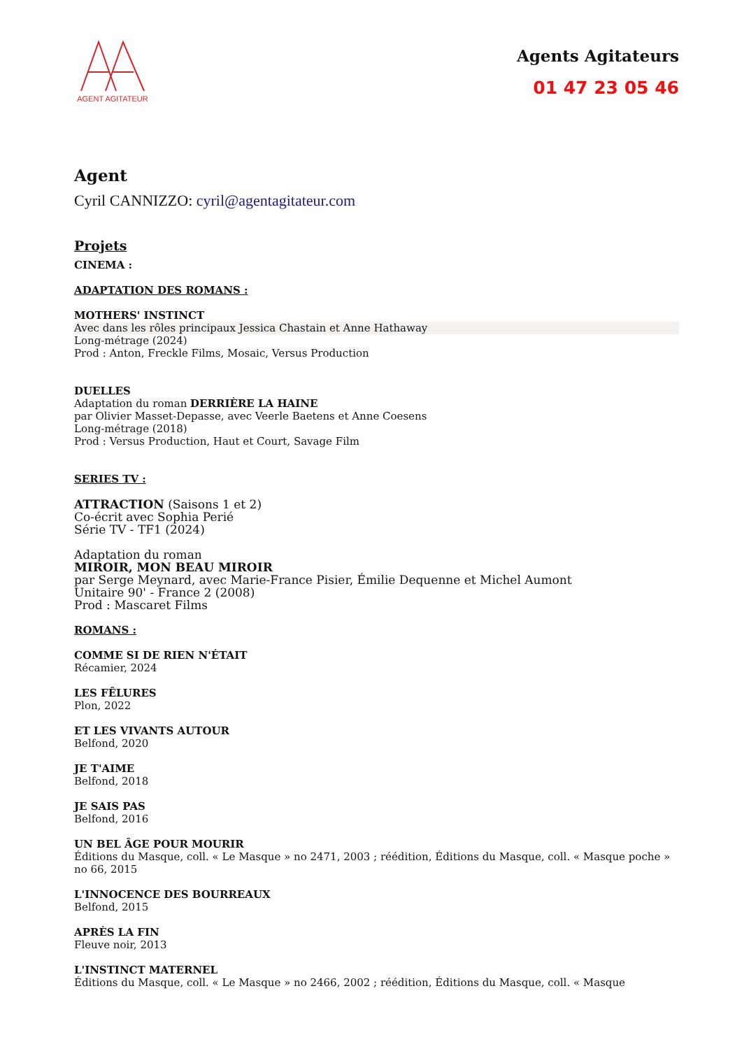AGENT AGITATEUR
Agents Agitateurs
01 47 23 05 46
Agent
Cyril CANNIZZO: cyril@agentagitateur.com
Projets
CINEMA :
ADAPTATION DES ROMANS :
MOTHERS' INSTINCT
Avec dans les rôles principaux Jessica Chastain et Anne Hathaway
Long-métrage (2024)
Prod : Anton, Freckle Films, Mosaic, Versus Production
DUELLES
Adaptation du roman DERRIÈRE LA HAINE
par Olivier Masset-Depasse, avec Veerle Baetens et Anne Coesens
Long-métrage (2018)
Prod : Versus Production, Haut et Court, Savage Film
SERIES TV :
ATTRACTION (Saisons 1 et 2)
Co-écrit avec Sophia Perié
Série TV - TF1 (2024)
Adaptation du roman
MIROIR, MON BEAU MIROIR
par Serge Meynard, avec Marie-France Pisier, Émilie Dequenne et Michel Aumont
Unitaire 90' - France 2 (2008)
Prod : Mascaret Films
ROMANS :
COMME SI DE RIEN N'ÉTAIT
Récamier, 2024
LES FÊLURES
Plon, 2022
ET LES VIVANTS AUTOUR
Belfond, 2020
JE T'AIME
Belfond, 2018
JE SAIS PAS
Belfond, 2016
UN BEL ÂGE POUR MOURIR
Éditions du Masque, coll. « Le Masque » no 2471, 2003 ; réédition, Éditions du Masque, coll. « Masque poche » no 66, 2015
L'INNOCENCE DES BOURREAUX
Belfond, 2015
APRÈS LA FIN
Fleuve noir, 2013
L'INSTINCT MATERNEL
Éditions du Masque, coll. « Le Masque » no 2466, 2002 ; réédition, Éditions du Masque, coll. « Masque